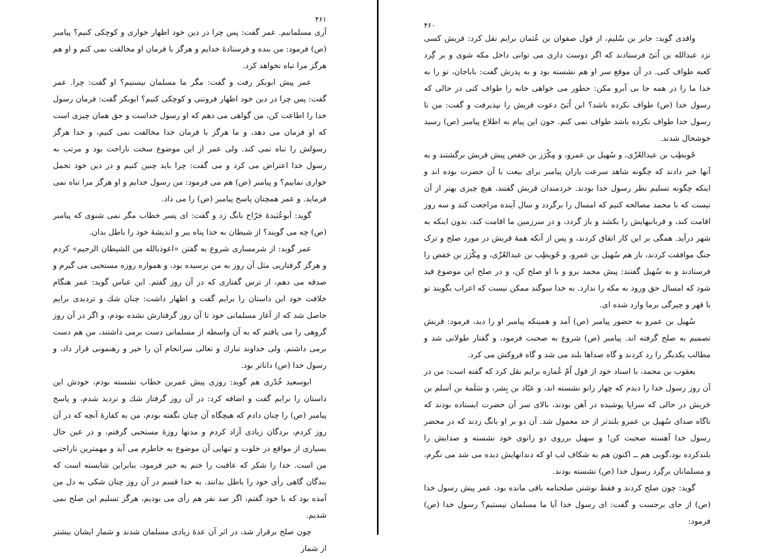۴۶۰
واقدی گوید: جابر بن سُلیم، از قول صفوان بن عُثمان برایم نقل کرد: قریش کسی نزد عبدالله بن اُبَیّ فرستادند که اگر دوست داری می توانی داخل مکه شوی و بر گِرد کعبه طواف کنی. در آن موقع سر او هم نشسته بود و به پدرش گفت: باباجان، تو را به خدا ما را در همه جا بی آبرو مکن: حطور می خواهی خانه را طواف کنی در حالی که رسول خدا (ص) طواف نکرده باشد؟ ابن اُبَیّ دعوت قریش را نپذیرفت و گفت: من تا رسول خدا طواف نکرده باشد طواف نمی کنم. حون این پیام به اطلاع پیامبر (ص) رسید خوشحال شدند.
حُویطِب بن عبدالعُزّی، و سُهیل بن عمرو، و مِکْرَز بن حَفص پیش قریش برگشتند و به آنها خبر دادند که چگونه شاهد سرعت یاران پیامبر برای بیعت با آن حضرت بوده اند و اینکه چگونه تسلیم نظر رسول خدا بودند. خردمندان قریش گفتند، هیچ چیزی بهتر از آن نیست که با محمد مصالحه کنیم که امسال را برگردد و سال آینده مراجعت کند و سه روز اقامت کند، و قربانیهایش را بکشد و باز گردد، و در سرزمین ما اقامت کند، بدون اینکه به شهر درآید. همگی بر این کار اتفاق کردند، و پس از آنکه همهٔ قریش در مورد صلح و ترک جنگ موافقت کردند، باز هم سُهیل بن عمرو، و حُویطِب بن عبدالعُزّی، و مِکْرَز بن حَفص را فرستادند و به سُهیل گفتند: پیش محمد برو و با او صلح کن، و در صلح این موضوع قید شود که امسال حق ورود به مکه را ندارد. به خدا سوگند ممکن نیست که اعراب بگویند تو با قهر و چیرگی برما وارد شده ای.
سُهیل بن عمرو به حضور پیامبر (ص) آمد و همینکه پیامبر او را دید، فرمود: قریش تصمیم به صلح گرفته اند. پیامبر (ص) شروع به صحبت فرمود، و گفتار طولانی شد و مطالب یکدیگر را رد کردند و گاه صداها بلند می شد و گاه فروکش می کرد.
یعقوب بن محمد، با اسناد خود از قول اُمّ عُماره برایم نقل کرد که گفته است: من در آن روز رسول خدا را دیدم که چهار زانو نشسته اند، و عبّاد بن بِشر، و سَلَمة بن اَسلم بن حَریش در حالی که سراپا پوشیده در آهن بودند، بالای سر آن حضرت ایستاده بودند که ناگاه صدای سُهیل بن عمرو بلندتر از حد معمول شد. آن دو بر او بانگ زدند که در محضر رسول خدا آهسته صحبت کن! و سهیل برروی دو زانوی خود نشسته و صدایش را بلندکرده بود،گویی هم ــ اکنون هم به شکاف لب او که دندانهایش دیده می شد می نگرم، و مسلمانان برگِرد رسول خدا (ص) نشسته بودند.
گوید: چون صلح کردند و فقط نوشتن صلحنامه باقی مانده بود، عمر پیش رسول خدا (ص) از جای برجست و گفت: ای رسول خدا آیا ما مسلمان نیستیم؟ رسول خدا (ص) فرمود:
۴۶۱
آری مسلمانیم. عمر گفت: پس چرا در دین خود اظهار خواری و کوچکی کنیم؟ پیامبر (ص) فرمود: من بنده و فرستادهٔ خدایم و هرگز با فرمان او مخالفت نمی کنم و او هم هرگز مرا تباه نخواهد کرد.
عمر پیش ابوبکر رفت و گفت: مگر ما مسلمان نیستیم؟ او گفت: چرا. عمر گفت: پس چرا در دین خود اظهار فروتنی و کوچکی کنیم؟ ابوبکر گفت: فرمان رسول خدا را اطاعت کن، من گواهی می دهم که او رسول خداست و حق همان چیزی است که او فرمان می دهد، و ما هرگز با فرمان خدا مخالفت نمی کنیم، و خدا هرگز رسولش را تباه نمی کند. ولی عمر از این موضوع سخت ناراحت بود و مرتب به رسول خدا اعتراض می کرد و می گفت: چرا باید چنین کنیم و در دین خود تحمل خواری نماییم؟ و پیامبر (ص) هم می فرمود: من رسول خدایم و او هرگز مرا تباه نمی فرماید. و عمر همچنان پاسخ پیامبر (ص) را می داد.
گوید: اَبوعُبَیدهٔ جَرّاح بانگ زد و گفت: ای پسر خطاب مگر نمی شنوی که پیامبر (ص) چه می گویند؟ از شیطان به خدا پناه ببر و اندیشهٔ خود را باطل بدان.
عمر گوید: از شرمساری شروع به گفتن «اعوذبالله من الشیطان الرجیم» کردم و هرگز گرفتاریی مثل آن روز به من نرسیده بود، و همواره روزه مستحبی می گیرم و صدقه می دهم، از ترس گفتاری که در آن روز گفتم. ابن عباس گوید: عمر هنگام خلافت خود این داستان را برایم گفت و اظهار داشت: چنان شك و تردیدی برایم حاصل شد که از آغاز مسلمانی خود تا آن روز گرفتارش نشده بودم، و اگر در آن روز گروهی را می یافتم که به آن واسطه از مسلمانی دست برمی داشتند، من هم دست برمی داشتم. ولی خداوند تبارك و تعالی سرانجام آن را خیر و رهنمونی قرار داد، و رسول خدا (ص) داناتر بود.
ابوسعید خُدْری هم گوید: روزی پیش عمربن خطاب نشسته بودم، خودش این داستان را برایم گفت و اضافه کرد: در آن روز گرفتار شك و تردید شدم، و پاسخ پیامبر (ص) را چنان دادم که هیچگاه آن چنان نگفته بودم، من به کفارهٔ آنچه که در آن روز کردم، بردگان زیادی آزاد کردم و مدتها روزهٔ مستحبی گرفتم، و در عین حال بسیاری از مواقع در خلوت و تنهایی آن موضوع به خاطرم می آید و مهمترین ناراحتی من است. خدا را شکر که عاقبت را ختم به خیر فرمود، بنابراین شایسته است که بندگان گاهی رأی خود را باطل بدانند. به خدا قسم در آن روز چنان شکی به دل من آمده بود که با خود گفتم، اگر صد نفر هم رأی می بودیم، هرگز تسلیم این صلح نمی شدیم.
چون صلح برقرار شد، در اثر آن عدهٔ زیادی مسلمان شدند و شمار ایشان بیشتر از شمار